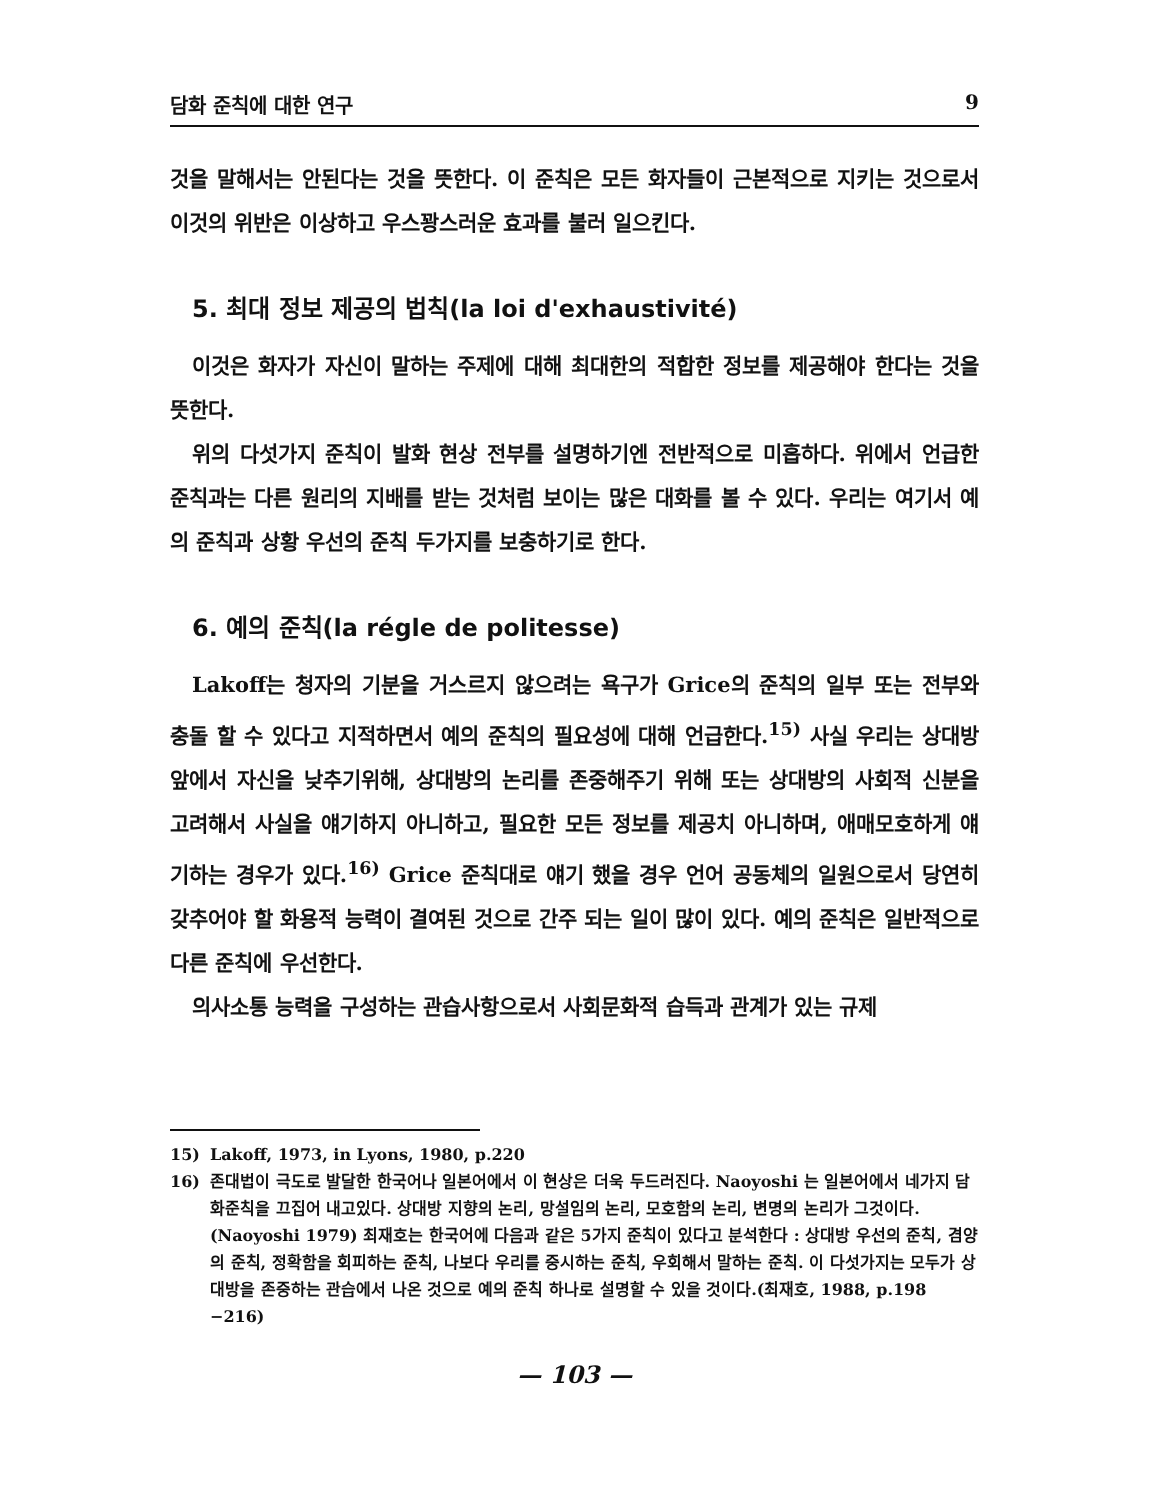담화 준칙에 대한 연구 9
것을 말해서는 안된다는 것을 뜻한다. 이 준칙은 모든 화자들이 근본적으로 지키는 것으로서 이것의 위반은 이상하고 우스꽝스러운 효과를 불러 일으킨다.
5. 최대 정보 제공의 법칙(la loi d'exhaustivité)
이것은 화자가 자신이 말하는 주제에 대해 최대한의 적합한 정보를 제공해야 한다는 것을 뜻한다.
위의 다섯가지 준칙이 발화 현상 전부를 설명하기엔 전반적으로 미흡하다. 위에서 언급한 준칙과는 다른 원리의 지배를 받는 것처럼 보이는 많은 대화를 볼 수 있다. 우리는 여기서 예의 준칙과 상황 우선의 준칙 두가지를 보충하기로 한다.
6. 예의 준칙(la régle de politesse)
Lakoff는 청자의 기분을 거스르지 않으려는 욕구가 Grice의 준칙의 일부 또는 전부와 충돌 할 수 있다고 지적하면서 예의 준칙의 필요성에 대해 언급한다.<sup>15)</sup> 사실 우리는 상대방 앞에서 자신을 낮추기위해, 상대방의 논리를 존중해주기 위해 또는 상대방의 사회적 신분을 고려해서 사실을 얘기하지 아니하고, 필요한 모든 정보를 제공치 아니하며, 애매모호하게 얘기하는 경우가 있다.<sup>16)</sup> Grice 준칙대로 얘기 했을 경우 언어 공동체의 일원으로서 당연히 갖추어야 할 화용적 능력이 결여된 것으로 간주 되는 일이 많이 있다. 예의 준칙은 일반적으로 다른 준칙에 우선한다.
의사소통 능력을 구성하는 관습사항으로서 사회문화적 습득과 관계가 있는 규제
15) Lakoff, 1973, in Lyons, 1980, p.220
16) 존대법이 극도로 발달한 한국어나 일본어에서 이 현상은 더욱 두드러진다. Naoyoshi 는 일본어에서 네가지 담화준칙을 끄집어 내고있다. 상대방 지향의 논리, 망설임의 논리, 모호함의 논리, 변명의 논리가 그것이다.(Naoyoshi 1979) 최재호는 한국어에 다음과 같은 5가지 준칙이 있다고 분석한다 : 상대방 우선의 준칙, 겸양의 준칙, 정확함을 회피하는 준칙, 나보다 우리를 중시하는 준칙, 우회해서 말하는 준칙. 이 다섯가지는 모두가 상대방을 존중하는 관습에서 나온 것으로 예의 준칙 하나로 설명할 수 있을 것이다.(최재호, 1988, p.198 −216)
— 103 —